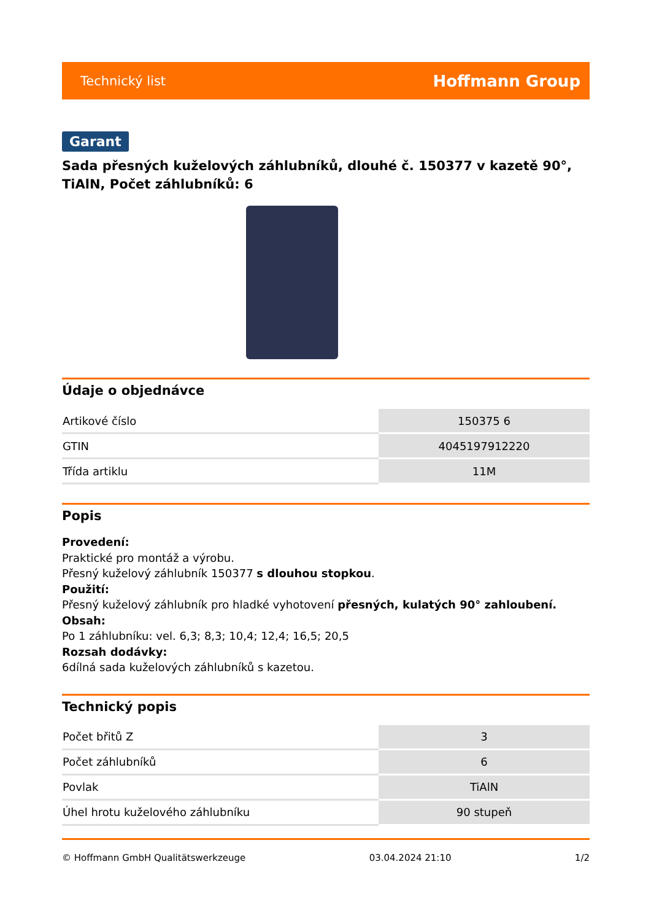Technický list Hoffmann Group
Garant
Sada přesných kuželových záhlubníků, dlouhé č. 150377 v kazetě 90°, TiAlN, Počet záhlubníků: 6
Údaje o objednávce
| Artikové číslo | 150375 6 |
| GTIN | 4045197912220 |
| Třída artiklu | 11M |
Popis
Provedení:
Praktické pro montáž a výrobu.
Přesný kuželový záhlubník 150377 s dlouhou stopkou.
Použití:
Přesný kuželový záhlubník pro hladké vyhotovení přesných, kulatých 90° zahloubení.
Obsah:
Po 1 záhlubníku: vel. 6,3; 8,3; 10,4; 12,4; 16,5; 20,5
Rozsah dodávky:
6dílná sada kuželových záhlubníků s kazetou.
Technický popis
| Počet břitů Z | 3 |
| Počet záhlubníků | 6 |
| Povlak | TiAlN |
| Úhel hrotu kuželového záhlubníku | 90 stupeň |
© Hoffmann GmbH Qualitätswerkzeuge 03.04.2024 21:10 1/2